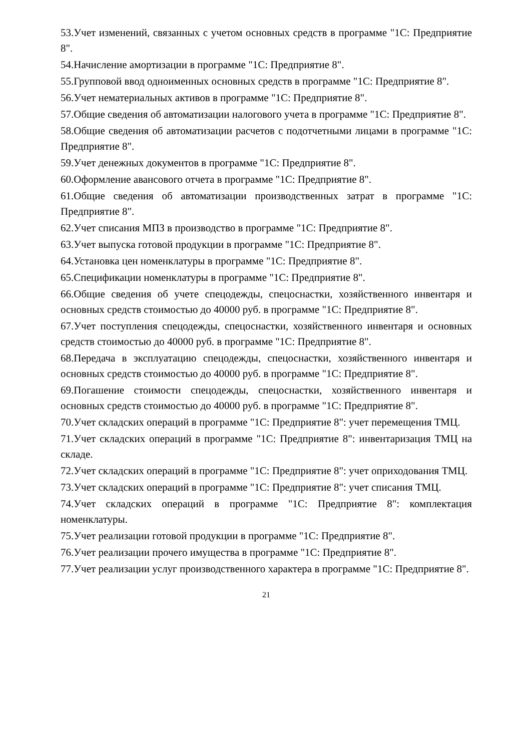53.Учет изменений, связанных с учетом основных средств в программе "1С: Предприятие 8".
54.Начисление амортизации в программе "1С: Предприятие 8".
55.Групповой ввод одноименных основных средств в программе "1С: Предприятие 8".
56.Учет нематериальных активов в программе "1С: Предприятие 8".
57.Общие сведения об автоматизации налогового учета в программе "1С: Предприятие 8".
58.Общие сведения об автоматизации расчетов с подотчетными лицами в программе "1С: Предприятие 8".
59.Учет денежных документов в программе "1С: Предприятие 8".
60.Оформление авансового отчета в программе "1С: Предприятие 8".
61.Общие сведения об автоматизации производственных затрат в программе "1С: Предприятие 8".
62.Учет списания МПЗ в производство в программе "1С: Предприятие 8".
63.Учет выпуска готовой продукции в программе "1С: Предприятие 8".
64.Установка цен номенклатуры в программе "1С: Предприятие 8".
65.Спецификации номенклатуры в программе "1С: Предприятие 8".
66.Общие сведения об учете спецодежды, спецоснастки, хозяйственного инвентаря и основных средств стоимостью до 40000 руб. в программе "1С: Предприятие 8".
67.Учет поступления спецодежды, спецоснастки, хозяйственного инвентаря и основных средств стоимостью до 40000 руб. в программе "1С: Предприятие 8".
68.Передача в эксплуатацию спецодежды, спецоснастки, хозяйственного инвентаря и основных средств стоимостью до 40000 руб. в программе "1С: Предприятие 8".
69.Погашение стоимости спецодежды, спецоснастки, хозяйственного инвентаря и основных средств стоимостью до 40000 руб. в программе "1С: Предприятие 8".
70.Учет складских операций в программе "1С: Предприятие 8": учет перемещения ТМЦ.
71.Учет складских операций в программе "1С: Предприятие 8": инвентаризация ТМЦ на складе.
72.Учет складских операций в программе "1С: Предприятие 8": учет оприходования ТМЦ.
73.Учет складских операций в программе "1С: Предприятие 8": учет списания ТМЦ.
74.Учет складских операций в программе "1С: Предприятие 8": комплектация номенклатуры.
75.Учет реализации готовой продукции в программе "1С: Предприятие 8".
76.Учет реализации прочего имущества в программе "1С: Предприятие 8".
77.Учет реализации услуг производственного характера в программе "1С: Предприятие 8".
21